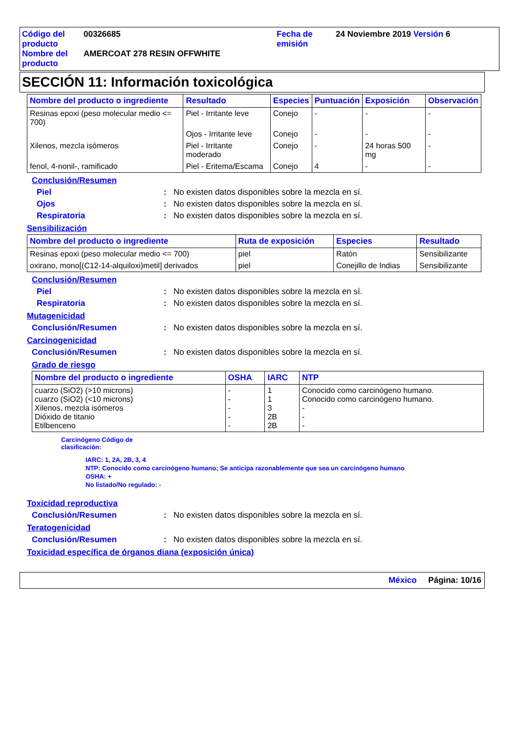Código del producto
00326685
Fecha de emisión
24 Noviembre 2019 Versión 6
Nombre del producto
AMERCOAT 278 RESIN OFFWHITE
SECCIÓN 11: Información toxicológica
| Nombre del producto o ingrediente | Resultado | Especies | Puntuación | Exposición | Observación |
| --- | --- | --- | --- | --- | --- |
| Resinas epoxi (peso molecular medio <= 700) | Piel - Irritante leve | Conejo | - | - | - |
| | Ojos - Irritante leve | Conejo | - | - | - |
| Xilenos, mezcla isómeros | Piel - Irritante moderado | Conejo | - | 24 horas 500 mg | - |
| fenol, 4-nonil-, ramificado | Piel - Eritema/Escama | Conejo | 4 | - | - |
Conclusión/Resumen
Piel: No existen datos disponibles sobre la mezcla en sí.
Ojos: No existen datos disponibles sobre la mezcla en sí.
Respiratoria: No existen datos disponibles sobre la mezcla en sí.
Sensibilización
| Nombre del producto o ingrediente | Ruta de exposición | Especies | Resultado |
| --- | --- | --- | --- |
| Resinas epoxi (peso molecular medio <= 700) | piel | Ratón | Sensibilizante |
| oxirano, mono[(C12-14-alquiloxi)metil] derivados | piel | Conejillo de Indias | Sensibilizante |
Conclusión/Resumen
Piel: No existen datos disponibles sobre la mezcla en sí.
Respiratoria: No existen datos disponibles sobre la mezcla en sí.
Mutagenicidad
Conclusión/Resumen: No existen datos disponibles sobre la mezcla en sí.
Carcinogenicidad
Conclusión/Resumen: No existen datos disponibles sobre la mezcla en sí.
Grado de riesgo
| Nombre del producto o ingrediente | OSHA | IARC | NTP |
| --- | --- | --- | --- |
| cuarzo (SiO2) (>10 microns) cuarzo (SiO2) (<10 microns) Xilenos, mezcla isómeros Dióxido de titanio Etilbenceno | - - - - - | 1 1 3 2B 2B | Conocido como carcinógeno humano. Conocido como carcinógeno humano. - - - |
Carcinógeno Código de
clasificación:
IARC: 1, 2A, 2B, 3, 4
NTP: Conocido como carcinógeno humano; Se anticipa razonablemente que sea un carcinógeno humano
OSHA: +
No listado/No regulado: -
Toxicidad reproductiva
Conclusión/Resumen: No existen datos disponibles sobre la mezcla en sí.
Teratogenicidad
Conclusión/Resumen: No existen datos disponibles sobre la mezcla en sí.
Toxicidad específica de órganos diana (exposición única)
México Página: 10/16